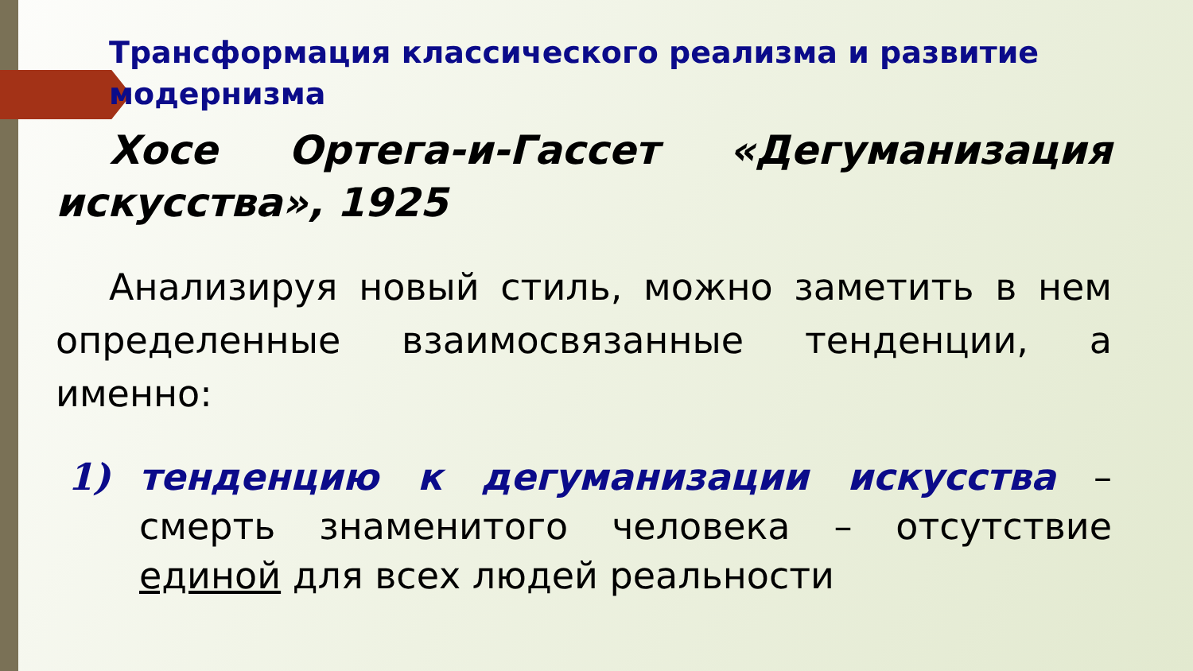Трансформация классического реализма и развитие модернизма
Хосе Ортега-и-Гассет «Дегуманизация искусства», 1925
Анализируя новый стиль, можно заметить в нем определенные взаимосвязанные тенденции, а именно:
1) тенденцию к дегуманизации искусства – смерть знаменитого человека – отсутствие единой для всех людей реальности